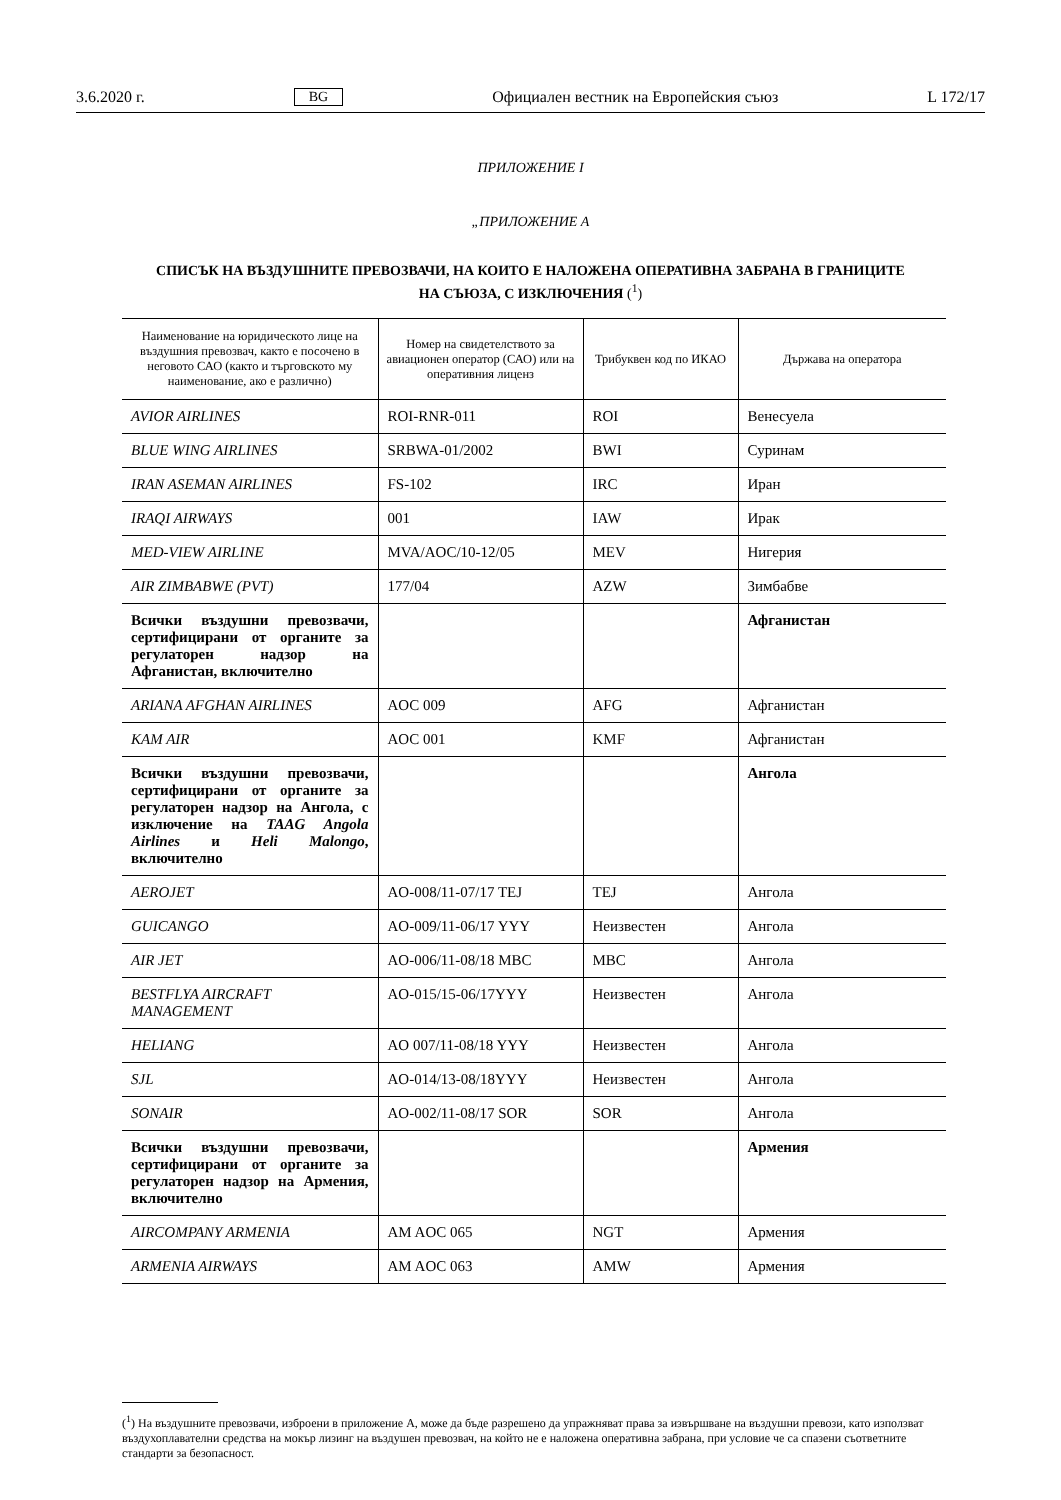3.6.2020 г. BG Официален вестник на Европейския съюз L 172/17
ПРИЛОЖЕНИЕ I
„ПРИЛОЖЕНИЕ А
СПИСЪК НА ВЪЗДУШНИТЕ ПРЕВОЗВАЧИ, НА КОИТО Е НАЛОЖЕНА ОПЕРАТИВНА ЗАБРАНА В ГРАНИЦИТЕ НА СЪЮЗА, С ИЗКЛЮЧЕНИЯ (<sup>1</sup>)
| Наименование на юридическото лице на въздушния превозвач, както е посочено в неговото САО (както и търговското му наименование, ако е различно) | Номер на свидетелството за авиационен оператор (САО) или на оперативния лиценз | Трибуквен код по ИКАО | Държава на оператора |
| --- | --- | --- | --- |
| AVIOR AIRLINES | ROI-RNR-011 | ROI | Венесуела |
| BLUE WING AIRLINES | SRBWA-01/2002 | BWI | Суринам |
| IRAN ASEMAN AIRLINES | FS-102 | IRC | Иран |
| IRAQI AIRWAYS | 001 | IAW | Ирак |
| MED-VIEW AIRLINE | MVA/AOC/10-12/05 | MEV | Нигерия |
| AIR ZIMBABWE (PVT) | 177/04 | AZW | Зимбабве |
| Всички въздушни превозвачи, сертифицирани от органите за регулаторен надзор на Афганистан, включително | | | Афганистан |
| ARIANA AFGHAN AIRLINES | AOC 009 | AFG | Афганистан |
| KAM AIR | AOC 001 | KMF | Афганистан |
| Всички въздушни превозвачи, сертифицирани от органите за регулаторен надзор на Ангола, с изключение на TAAG Angola Airlines и Heli Malongo , включително | | | Ангола |
| AEROJET | AO-008/11-07/17 TEJ | TEJ | Ангола |
| GUICANGO | AO-009/11-06/17 YYY | Неизвестен | Ангола |
| AIR JET | AO-006/11-08/18 MBC | MBC | Ангола |
| BESTFLYA AIRCRAFT MANAGEMENT | AO-015/15-06/17YYY | Неизвестен | Ангола |
| HELIANG | AO 007/11-08/18 YYY | Неизвестен | Ангола |
| SJL | AO-014/13-08/18YYY | Неизвестен | Ангола |
| SONAIR | AO-002/11-08/17 SOR | SOR | Ангола |
| Всички въздушни превозвачи, сертифицирани от органите за регулаторен надзор на Армения, включително | | | Армения |
| AIRCOMPANY ARMENIA | AM AOC 065 | NGT | Армения |
| ARMENIA AIRWAYS | AM AOC 063 | AMW | Армения |
(<sup>1</sup>) На въздушните превозвачи, изброени в приложение А, може да бъде разрешено да упражняват права за извършване на въздушни превози, като използват въздухоплавателни средства на мокър лизинг на въздушен превозвач, на който не е наложена оперативна забрана, при условие че са спазени съответните стандарти за безопасност.